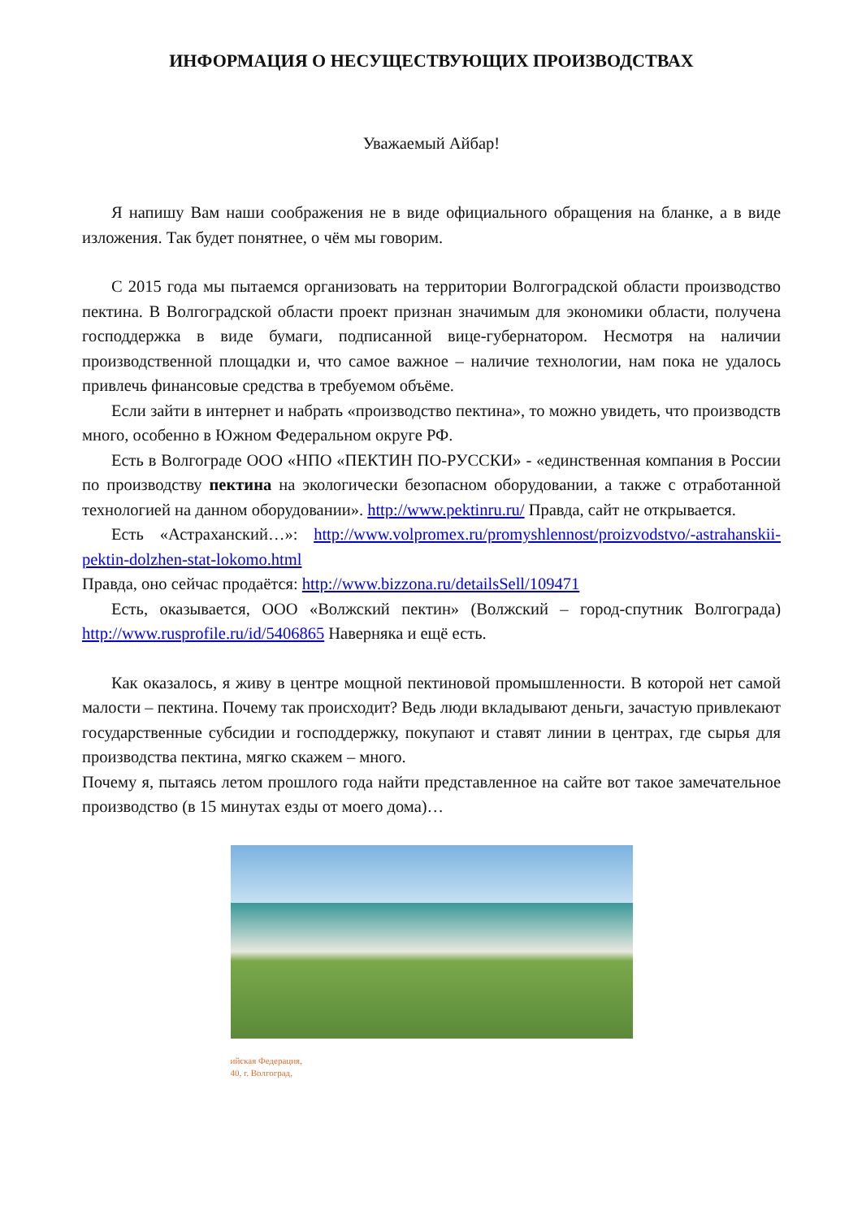ИНФОРМАЦИЯ О НЕСУЩЕСТВУЮЩИХ ПРОИЗВОДСТВАХ
Уважаемый Айбар!
Я напишу Вам наши соображения не в виде официального обращения на бланке, а в виде изложения. Так будет понятнее, о чём мы говорим.
С 2015 года мы пытаемся организовать на территории Волгоградской области производство пектина. В Волгоградской области проект признан значимым для экономики области, получена господдержка в виде бумаги, подписанной вице-губернатором. Несмотря на наличии производственной площадки и, что самое важное – наличие технологии, нам пока не удалось привлечь финансовые средства в требуемом объёме.
Если зайти в интернет и набрать «производство пектина», то можно увидеть, что производств много, особенно в Южном Федеральном округе РФ.
Есть в Волгограде ООО «НПО «ПЕКТИН ПО-РУССКИ» - «единственная компания в России по производству пектина на экологически безопасном оборудовании, а также с отработанной технологией на данном оборудовании». http://www.pektinru.ru/ Правда, сайт не открывается.
Есть «Астраханский…»: http://www.volpromex.ru/promyshlennost/proizvodstvo/-astrahanskii-pektin-dolzhen-stat-lokomo.html
Правда, оно сейчас продаётся: http://www.bizzona.ru/detailsSell/109471
Есть, оказывается, ООО «Волжский пектин» (Волжский – город-спутник Волгограда) http://www.rusprofile.ru/id/5406865 Наверняка и ещё есть.
Как оказалось, я живу в центре мощной пектиновой промышленности. В которой нет самой малости – пектина. Почему так происходит? Ведь люди вкладывают деньги, зачастую привлекают государственные субсидии и господдержку, покупают и ставят линии в центрах, где сырья для производства пектина, мягко скажем – много.
Почему я, пытаясь летом прошлого года найти представленное на сайте вот такое замечательное производство (в 15 минутах езды от моего дома)…
ийская Федерация,
40, г. Волгоград,